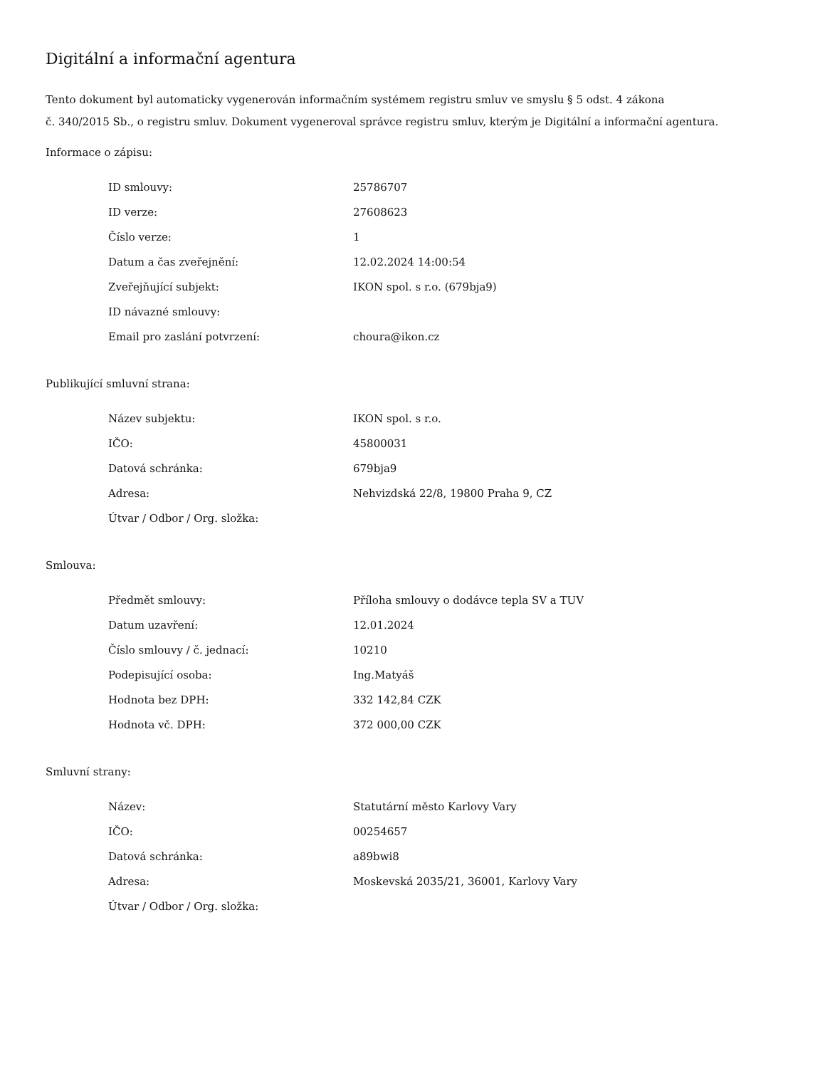Digitální a informační agentura
Tento dokument byl automaticky vygenerován informačním systémem registru smluv ve smyslu § 5 odst. 4 zákona
č. 340/2015 Sb., o registru smluv. Dokument vygeneroval správce registru smluv, kterým je Digitální a informační agentura.
Informace o zápisu:
| ID smlouvy: | 25786707 |
| ID verze: | 27608623 |
| Číslo verze: | 1 |
| Datum a čas zveřejnění: | 12.02.2024 14:00:54 |
| Zveřejňující subjekt: | IKON spol. s r.o. (679bja9) |
| ID návazné smlouvy: | |
| Email pro zaslání potvrzení: | choura@ikon.cz |
Publikující smluvní strana:
| Název subjektu: | IKON spol. s r.o. |
| IČO: | 45800031 |
| Datová schránka: | 679bja9 |
| Adresa: | Nehvizdská 22/8, 19800 Praha 9, CZ |
| Útvar / Odbor / Org. složka: | |
Smlouva:
| Předmět smlouvy: | Příloha smlouvy o dodávce tepla SV a TUV |
| Datum uzavření: | 12.01.2024 |
| Číslo smlouvy / č. jednací: | 10210 |
| Podepisující osoba: | Ing.Matyáš |
| Hodnota bez DPH: | 332 142,84 CZK |
| Hodnota vč. DPH: | 372 000,00 CZK |
Smluvní strany:
| Název: | Statutární město Karlovy Vary |
| IČO: | 00254657 |
| Datová schránka: | a89bwi8 |
| Adresa: | Moskevská 2035/21, 36001, Karlovy Vary |
| Útvar / Odbor / Org. složka: | |